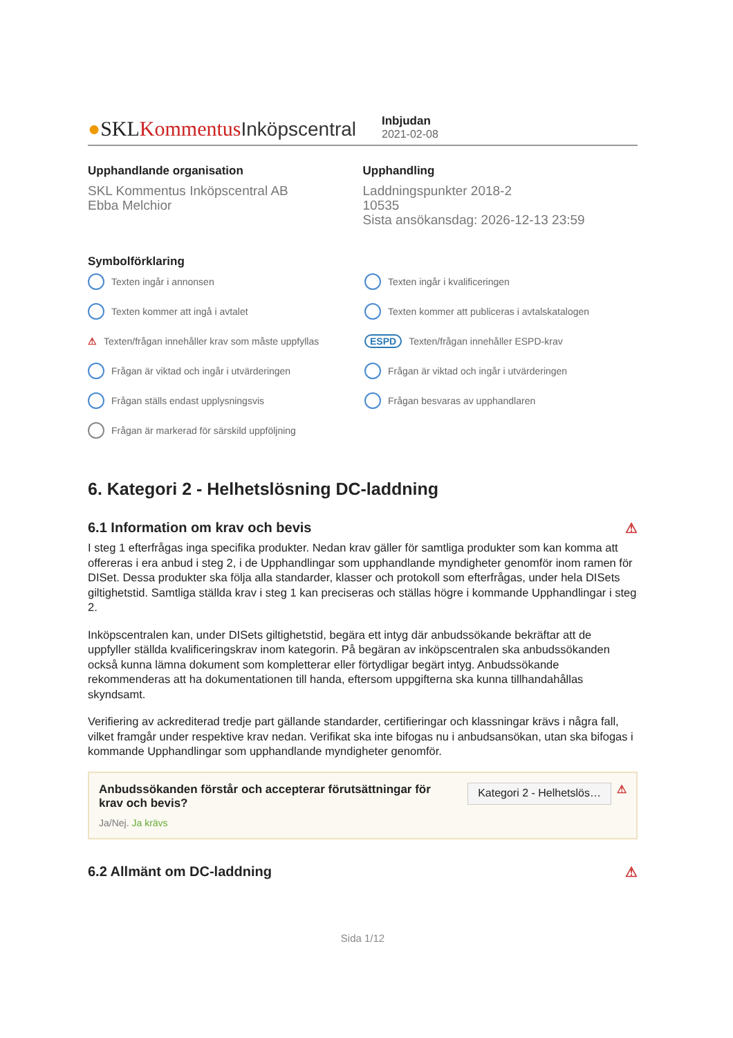●SKLKommentus Inköpscentral
Inbjudan
2021-02-08
Upphandlande organisation
SKL Kommentus Inköpscentral AB
Ebba Melchior
Upphandling
Laddningspunkter 2018-2
10535
Sista ansökansdag: 2026-12-13 23:59
Symbolförklaring
Texten ingår i annonsen
Texten ingår i kvalificeringen
Texten kommer att ingå i avtalet
Texten kommer att publiceras i avtalskatalogen
⚠ Texten/frågan innehåller krav som måste uppfyllas
ESPD Texten/frågan innehåller ESPD-krav
Frågan är viktad och ingår i utvärderingen
Frågan är viktad och ingår i utvärderingen
Frågan ställs endast upplysningsvis
Frågan besvaras av upphandlaren
Frågan är markerad för särskild uppföljning
6. Kategori 2 - Helhetslösning DC-laddning
6.1 Information om krav och bevis ⚠
I steg 1 efterfrågas inga specifika produkter. Nedan krav gäller för samtliga produkter som kan komma att offereras i era anbud i steg 2, i de Upphandlingar som upphandlande myndigheter genomför inom ramen för DISet. Dessa produkter ska följa alla standarder, klasser och protokoll som efterfrågas, under hela DISets giltighetstid. Samtliga ställda krav i steg 1 kan preciseras och ställas högre i kommande Upphandlingar i steg 2.
Inköpscentralen kan, under DISets giltighetstid, begära ett intyg där anbudssökande bekräftar att de uppfyller ställda kvalificeringskrav inom kategorin. På begäran av inköpscentralen ska anbudssökanden också kunna lämna dokument som kompletterar eller förtydligar begärt intyg. Anbudssökande rekommenderas att ha dokumentationen till handa, eftersom uppgifterna ska kunna tillhandahållas skyndsamt.
Verifiering av ackrediterad tredje part gällande standarder, certifieringar och klassningar krävs i några fall, vilket framgår under respektive krav nedan. Verifikat ska inte bifogas nu i anbudsansökan, utan ska bifogas i kommande Upphandlingar som upphandlande myndigheter genomför.
Anbudssökanden förstår och accepterar förutsättningar för krav och bevis?
Ja/Nej. Ja krävs
Kategori 2 - Helhetslös… ⚠
6.2 Allmänt om DC-laddning ⚠
Sida 1/12